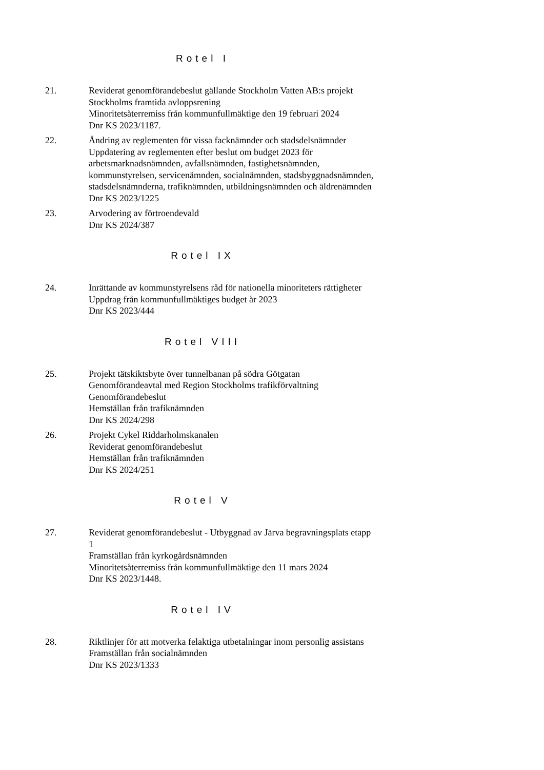Rotel I
21. Reviderat genomförandebeslut gällande Stockholm Vatten AB:s projekt Stockholms framtida avloppsrening
Minoritetsåterremiss från kommunfullmäktige den 19 februari 2024
Dnr KS 2023/1187.
22. Ändring av reglementen för vissa facknämnder och stadsdelsnämnder
Uppdatering av reglementen efter beslut om budget 2023 för arbetsmarknadsnämnden, avfallsnämnden, fastighetsnämnden, kommunstyrelsen, servicenämnden, socialnämnden, stadsbyggnadsnämnden, stadsdelsnämnderna, trafiknämnden, utbildningsnämnden och äldrenämnden
Dnr KS 2023/1225
23. Arvodering av förtroendevald
Dnr KS 2024/387
Rotel IX
24. Inrättande av kommunstyrelsens råd för nationella minoriteters rättigheter
Uppdrag från kommunfullmäktiges budget år 2023
Dnr KS 2023/444
Rotel VIII
25. Projekt tätskiktsbyte över tunnelbanan på södra Götgatan
Genomförandeavtal med Region Stockholms trafikförvaltning
Genomförandebeslut
Hemställan från trafiknämnden
Dnr KS 2024/298
26. Projekt Cykel Riddarholmskanalen
Reviderat genomförandebeslut
Hemställan från trafiknämnden
Dnr KS 2024/251
Rotel V
27. Reviderat genomförandebeslut - Utbyggnad av Järva begravningsplats etapp 1
Framställan från kyrkogårdsnämnden
Minoritetsåterremiss från kommunfullmäktige den 11 mars 2024
Dnr KS 2023/1448.
Rotel IV
28. Riktlinjer för att motverka felaktiga utbetalningar inom personlig assistans
Framställan från socialnämnden
Dnr KS 2023/1333